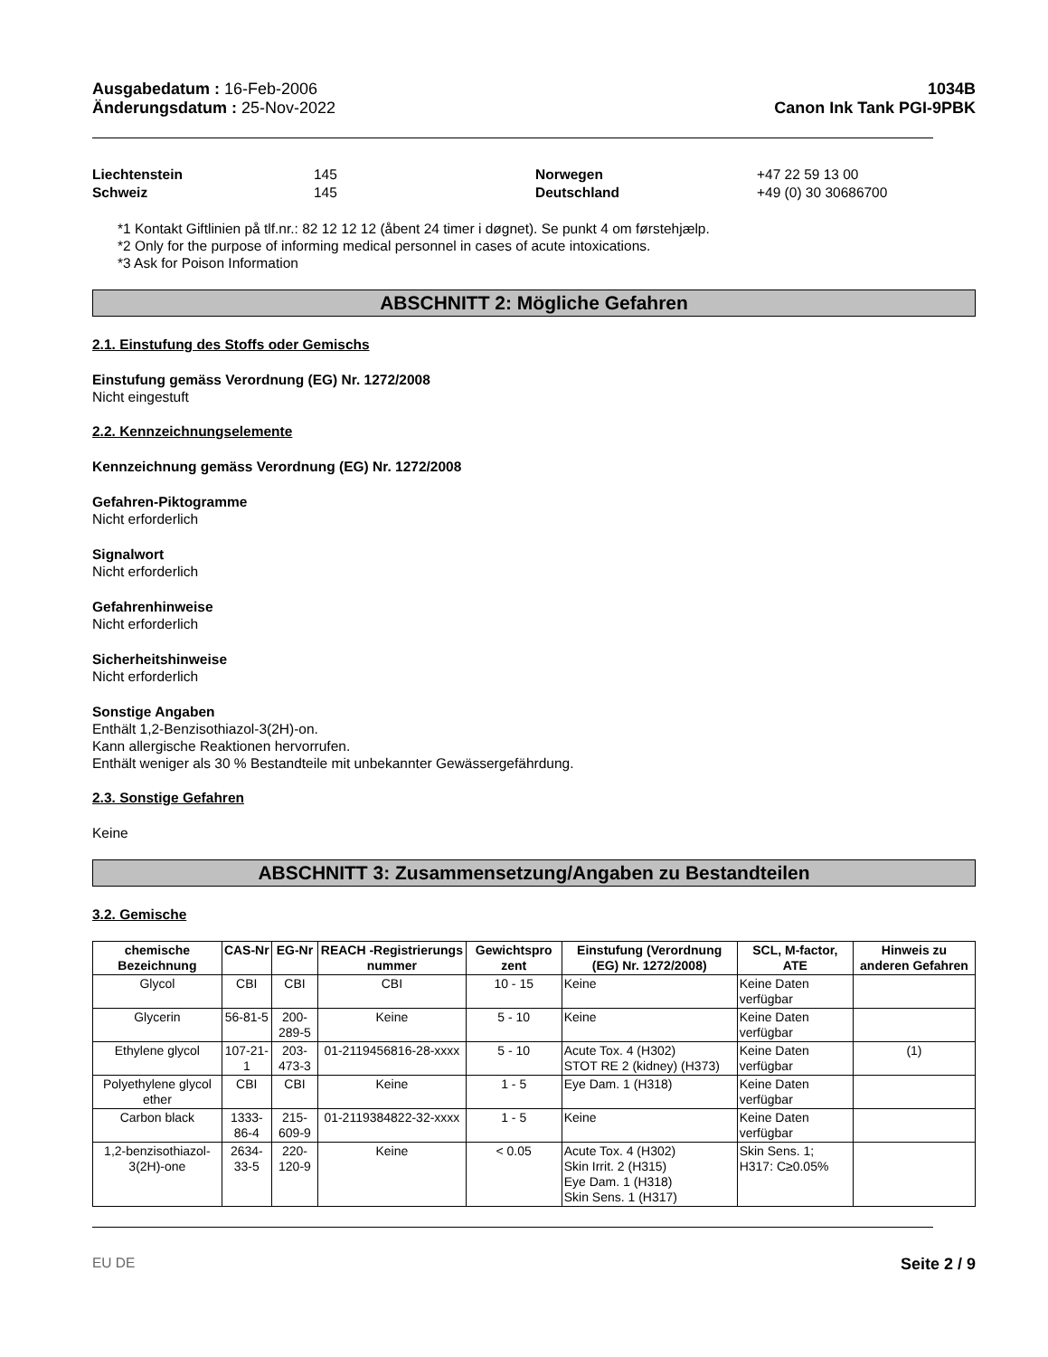Ausgabedatum : 16-Feb-2006
Änderungsdatum : 25-Nov-2022
1034B
Canon Ink Tank PGI-9PBK
Liechtenstein 145 Norwegen +47 22 59 13 00 Schweiz 145 Deutschland +49 (0) 30 30686700
*1 Kontakt Giftlinien på tlf.nr.: 82 12 12 12 (åbent 24 timer i døgnet). Se punkt 4 om førstehjælp.
*2 Only for the purpose of informing medical personnel in cases of acute intoxications.
*3 Ask for Poison Information
ABSCHNITT 2: Mögliche Gefahren
2.1. Einstufung des Stoffs oder Gemischs
Einstufung gemäss Verordnung (EG) Nr. 1272/2008
Nicht eingestuft
2.2. Kennzeichnungselemente
Kennzeichnung gemäss Verordnung (EG) Nr. 1272/2008
Gefahren-Piktogramme
Nicht erforderlich
Signalwort
Nicht erforderlich
Gefahrenhinweise
Nicht erforderlich
Sicherheitshinweise
Nicht erforderlich
Sonstige Angaben
Enthält 1,2-Benzisothiazol-3(2H)-on.
Kann allergische Reaktionen hervorrufen.
Enthält weniger als 30 % Bestandteile mit unbekannter Gewässergefährdung.
2.3. Sonstige Gefahren
Keine
ABSCHNITT 3: Zusammensetzung/Angaben zu Bestandteilen
3.2. Gemische
| chemische Bezeichnung | CAS-Nr | EG-Nr | REACH -Registrierungs nummer | Gewichtspro zent | Einstufung (Verordnung (EG) Nr. 1272/2008) | SCL, M-factor, ATE | Hinweis zu anderen Gefahren |
| --- | --- | --- | --- | --- | --- | --- | --- |
| Glycol | CBI | CBI | CBI | 10 - 15 | Keine | Keine Daten verfügbar | |
| Glycerin | 56-81-5 | 200-289-5 | Keine | 5 - 10 | Keine | Keine Daten verfügbar | |
| Ethylene glycol | 107-21-1 | 203-473-3 | 01-2119456816-28-xxxx | 5 - 10 | Acute Tox. 4 (H302) STOT RE 2 (kidney) (H373) | Keine Daten verfügbar | (1) |
| Polyethylene glycol ether | CBI | CBI | Keine | 1 - 5 | Eye Dam. 1 (H318) | Keine Daten verfügbar | |
| Carbon black | 1333-86-4 | 215-609-9 | 01-2119384822-32-xxxx | 1 - 5 | Keine | Keine Daten verfügbar | |
| 1,2-benzisothiazol-3(2H)-one | 2634-33-5 | 220-120-9 | Keine | < 0.05 | Acute Tox. 4 (H302) Skin Irrit. 2 (H315) Eye Dam. 1 (H318) Skin Sens. 1 (H317) | Skin Sens. 1; H317: C≥0.05% | |
EU DE Seite 2 / 9